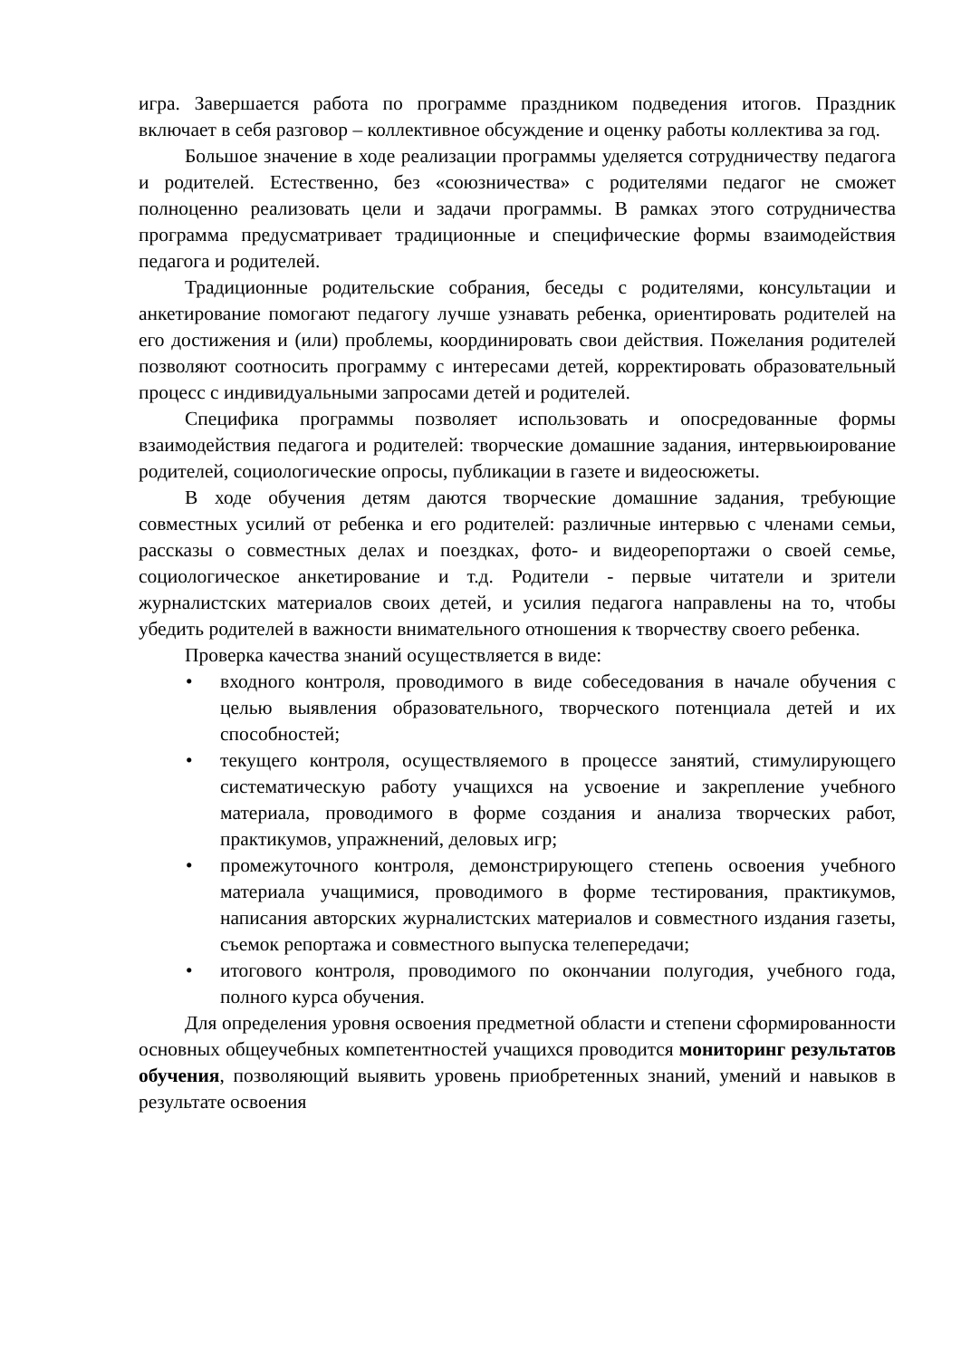игра. Завершается работа по программе праздником подведения итогов. Праздник включает в себя разговор – коллективное обсуждение и оценку работы коллектива за год.
Большое значение в ходе реализации программы уделяется сотрудничеству педагога и родителей. Естественно, без «союзничества» с родителями педагог не сможет полноценно реализовать цели и задачи программы. В рамках этого сотрудничества программа предусматривает традиционные и специфические формы взаимодействия педагога и родителей.
Традиционные родительские собрания, беседы с родителями, консультации и анкетирование помогают педагогу лучше узнавать ребенка, ориентировать родителей на его достижения и (или) проблемы, координировать свои действия. Пожелания родителей позволяют соотносить программу с интересами детей, корректировать образовательный процесс с индивидуальными запросами детей и родителей.
Специфика программы позволяет использовать и опосредованные формы взаимодействия педагога и родителей: творческие домашние задания, интервьюирование родителей, социологические опросы, публикации в газете и видеосюжеты.
В ходе обучения детям даются творческие домашние задания, требующие совместных усилий от ребенка и его родителей: различные интервью с членами семьи, рассказы о совместных делах и поездках, фото- и видеорепортажи о своей семье, социологическое анкетирование и т.д. Родители - первые читатели и зрители журналистских материалов своих детей, и усилия педагога направлены на то, чтобы убедить родителей в важности внимательного отношения к творчеству своего ребенка.
Проверка качества знаний осуществляется в виде:
• входного контроля, проводимого в виде собеседования в начале обучения с целью выявления образовательного, творческого потенциала детей и их способностей;
• текущего контроля, осуществляемого в процессе занятий, стимулирующего систематическую работу учащихся на усвоение и закрепление учебного материала, проводимого в форме создания и анализа творческих работ, практикумов, упражнений, деловых игр;
• промежуточного контроля, демонстрирующего степень освоения учебного материала учащимися, проводимого в форме тестирования, практикумов, написания авторских журналистских материалов и совместного издания газеты, съемок репортажа и совместного выпуска телепередачи;
• итогового контроля, проводимого по окончании полугодия, учебного года, полного курса обучения.
Для определения уровня освоения предметной области и степени сформированности основных общеучебных компетентностей учащихся проводится мониторинг результатов обучения, позволяющий выявить уровень приобретенных знаний, умений и навыков в результате освоения